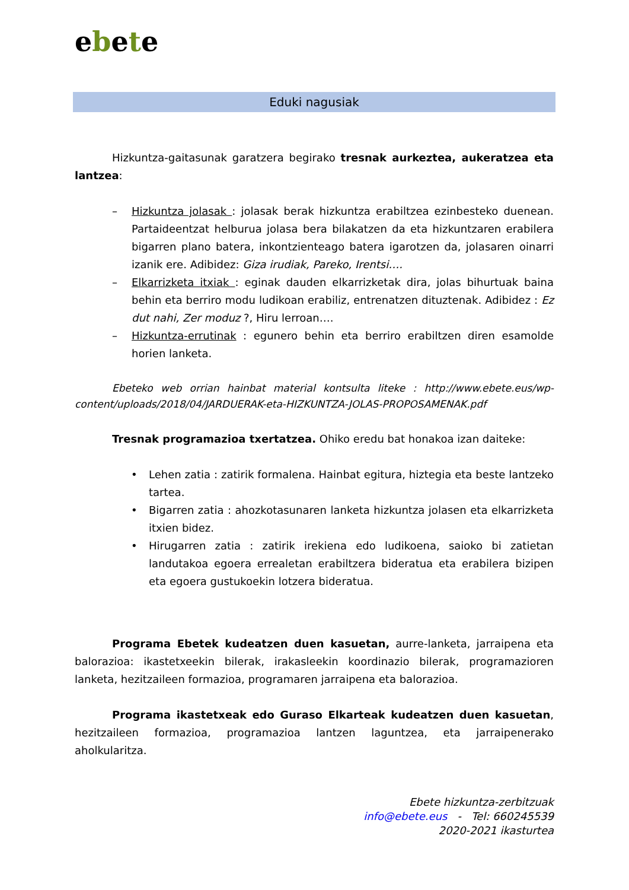ebete
Eduki nagusiak
Hizkuntza-gaitasunak garatzera begirako tresnak aurkeztea, aukeratzea eta lantzea:
– Hizkuntza jolasak : jolasak berak hizkuntza erabiltzea ezinbesteko duenean. Partaideentzat helburua jolasa bera bilakatzen da eta hizkuntzaren erabilera bigarren plano batera, inkontzienteago batera igarotzen da, jolasaren oinarri izanik ere. Adibidez: Giza irudiak, Pareko, Irentsi….
– Elkarrizketa itxiak : eginak dauden elkarrizketak dira, jolas bihurtuak baina behin eta berriro modu ludikoan erabiliz, entrenatzen dituztenak. Adibidez : Ez dut nahi, Zer moduz ?, Hiru lerroan….
– Hizkuntza-errutinak : egunero behin eta berriro erabiltzen diren esamolde horien lanketa.
Ebeteko web orrian hainbat material kontsulta liteke : http://www.ebete.eus/wp-content/uploads/2018/04/JARDUERAK-eta-HIZKUNTZA-JOLAS-PROPOSAMENAK.pdf
Tresnak programazioa txertatzea. Ohiko eredu bat honakoa izan daiteke:
• Lehen zatia : zatirik formalena. Hainbat egitura, hiztegia eta beste lantzeko tartea.
• Bigarren zatia : ahozkotasunaren lanketa hizkuntza jolasen eta elkarrizketa itxien bidez.
• Hirugarren zatia : zatirik irekiena edo ludikoena, saioko bi zatietan landutakoa egoera errealetan erabiltzera bideratua eta erabilera bizipen eta egoera gustukoekin lotzera bideratua.
Programa Ebetek kudeatzen duen kasuetan, aurre-lanketa, jarraipena eta balorazioa: ikastetxeekin bilerak, irakasleekin koordinazio bilerak, programazioren lanketa, hezitzaileen formazioa, programaren jarraipena eta balorazioa.
Programa ikastetxeak edo Guraso Elkarteak kudeatzen duen kasuetan, hezitzaileen formazioa, programazioa lantzen laguntzea, eta jarraipenerako aholkularitza.
Ebete hizkuntza-zerbitzuak
info@ebete.eus - Tel: 660245539
2020-2021 ikasturtea